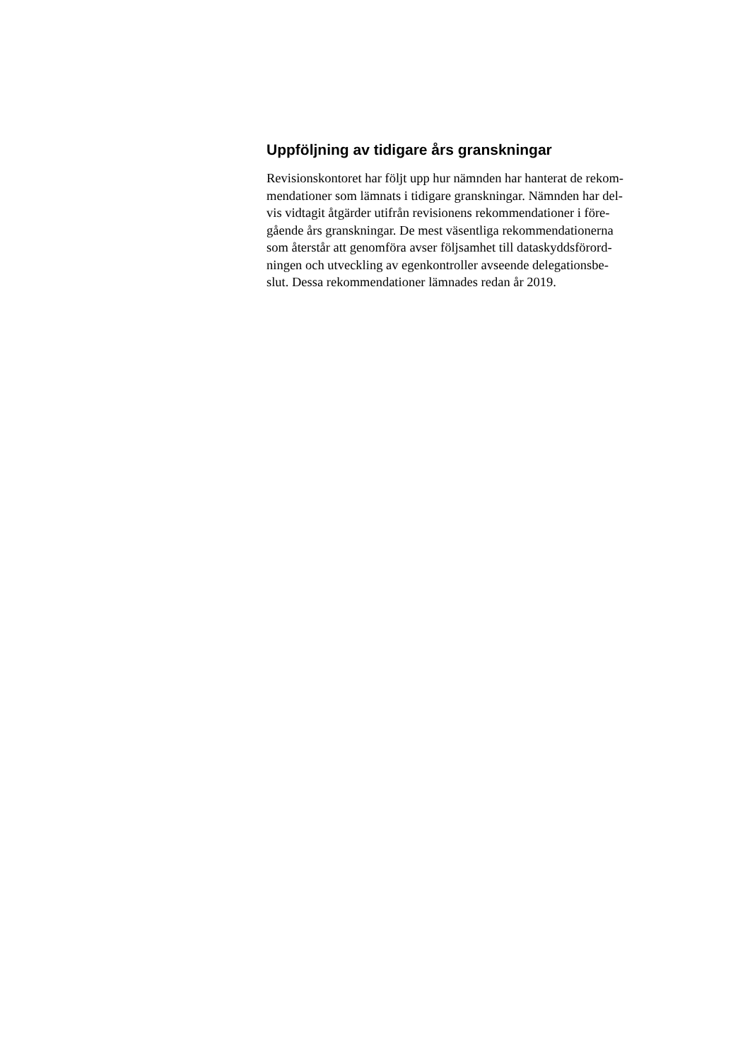Uppföljning av tidigare års granskningar
Revisionskontoret har följt upp hur nämnden har hanterat de rekom-
mendationer som lämnats i tidigare granskningar. Nämnden har del-
vis vidtagit åtgärder utifrån revisionens rekommendationer i före-
gående års granskningar. De mest väsentliga rekommendationerna
som återstår att genomföra avser följsamhet till dataskyddsförord-
ningen och utveckling av egenkontroller avseende delegationsbe-
slut. Dessa rekommendationer lämnades redan år 2019.